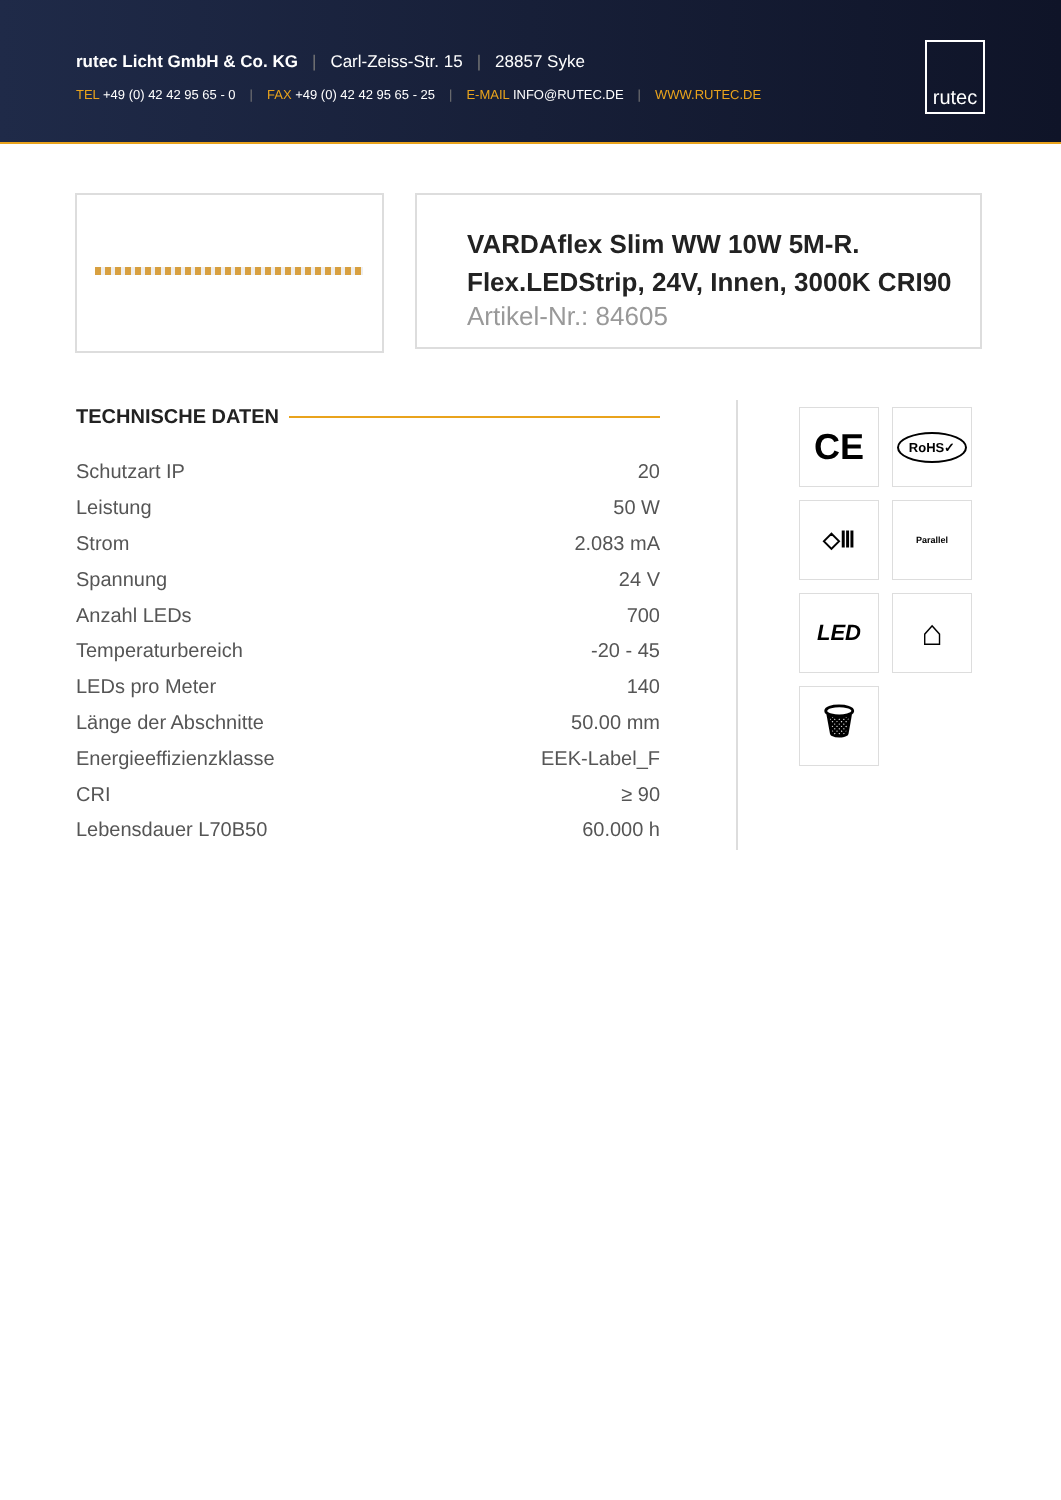rutec Licht GmbH & Co. KG | Carl-Zeiss-Str. 15 | 28857 Syke
TEL +49 (0) 42 42 95 65 - 0 | FAX +49 (0) 42 42 95 65 - 25 | E-MAIL INFO@RUTEC.DE | WWW.RUTEC.DE
rutec
VARDAflex Slim WW 10W 5M-R.
Flex.LEDStrip, 24V, Innen, 3000K CRI90
Artikel-Nr.: 84605
TECHNISCHE DATEN
| Schutzart IP | 20 |
| Leistung | 50 W |
| Strom | 2.083 mA |
| Spannung | 24 V |
| Anzahl LEDs | 700 |
| Temperaturbereich | -20 - 45 |
| LEDs pro Meter | 140 |
| Länge der Abschnitte | 50.00 mm |
| Energieeffizienzklasse | EEK-Label_F |
| CRI | ≥ 90 |
| Lebensdauer L70B50 | 60.000 h |
CE
RoHS✓
◇Ⅲ
Parallel
LED
⌂
🗑